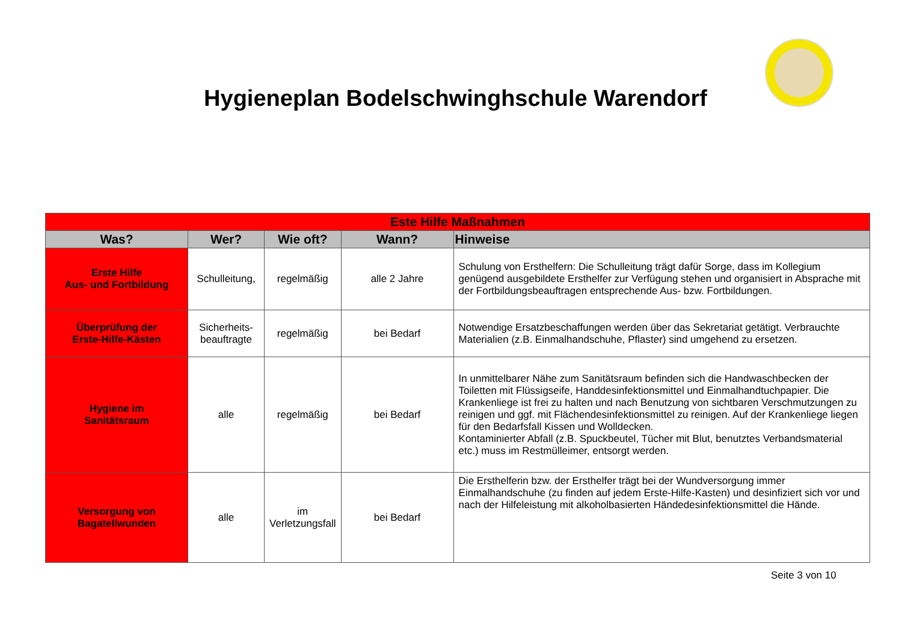Hygieneplan Bodelschwinghschule Warendorf
| Este Hilfe Maßnahmen | | | | |
| --- | --- | --- | --- | --- |
| Was? | Wer? | Wie oft? | Wann? | Hinweise |
| Erste Hilfe Aus- und Fortbildung | Schulleitung, | regelmäßig | alle 2 Jahre | Schulung von Ersthelfern: Die Schulleitung trägt dafür Sorge, dass im Kollegium genügend ausgebildete Ersthelfer zur Verfügung stehen und organisiert in Absprache mit der Fortbildungsbeauftragen entsprechende Aus- bzw. Fortbildungen. |
| Überprüfung der Erste-Hilfe-Kästen | Sicherheits- beauftragte | regelmäßig | bei Bedarf | Notwendige Ersatzbeschaffungen werden über das Sekretariat getätigt. Verbrauchte Materialien (z.B. Einmalhandschuhe, Pflaster) sind umgehend zu ersetzen. |
| Hygiene im Sanitätsraum | alle | regelmäßig | bei Bedarf | In unmittelbarer Nähe zum Sanitätsraum befinden sich die Handwaschbecken der Toiletten mit Flüssigseife, Handdesinfektionsmittel und Einmalhandtuchpapier. Die Krankenliege ist frei zu halten und nach Benutzung von sichtbaren Verschmutzungen zu reinigen und ggf. mit Flächendesinfektionsmittel zu reinigen. Auf der Krankenliege liegen für den Bedarfsfall Kissen und Wolldecken. Kontaminierter Abfall (z.B. Spuckbeutel, Tücher mit Blut, benutztes Verbandsmaterial etc.) muss im Restmülleimer, entsorgt werden. |
| Versorgung von Bagatellwunden | alle | im Verletzungsfall | bei Bedarf | Die Ersthelferin bzw. der Ersthelfer trägt bei der Wundversorgung immer Einmalhandschuhe (zu finden auf jedem Erste-Hilfe-Kasten) und desinfiziert sich vor und nach der Hilfeleistung mit alkoholbasierten Händedesinfektionsmittel die Hände. |
Seite 3 von 10